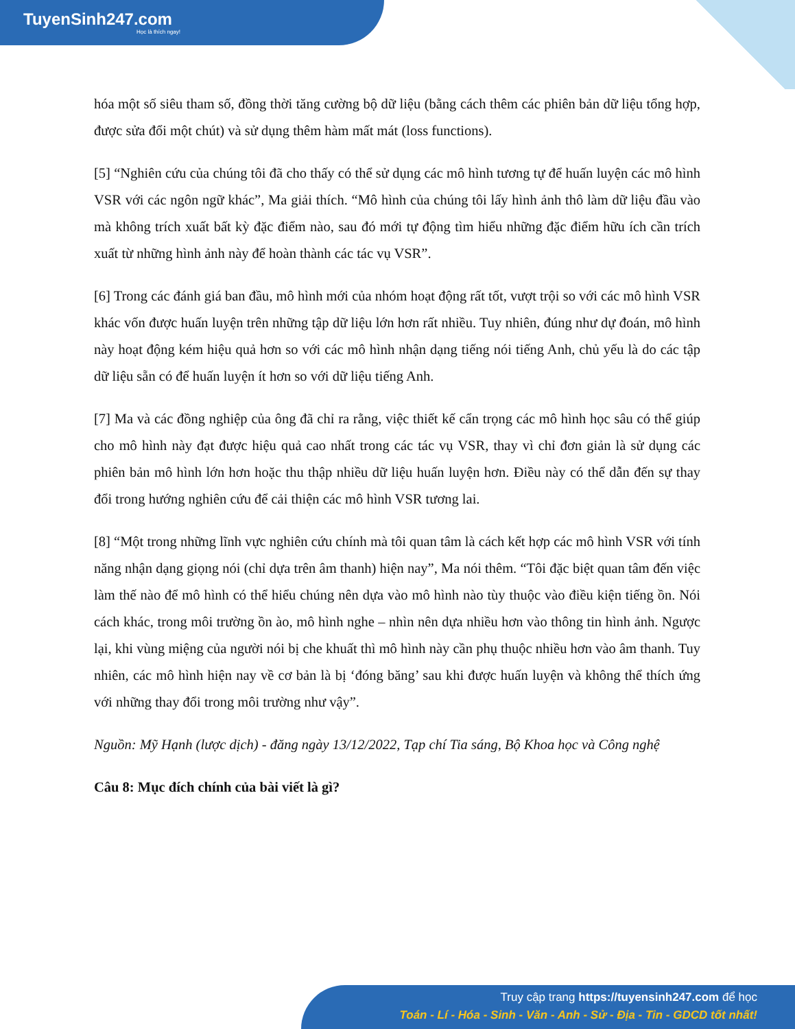TuyenSinh247.com
Học là thích ngay!
hóa một số siêu tham số, đồng thời tăng cường bộ dữ liệu (bằng cách thêm các phiên bản dữ liệu tổng hợp, được sửa đổi một chút) và sử dụng thêm hàm mất mát (loss functions).
[5] “Nghiên cứu của chúng tôi đã cho thấy có thể sử dụng các mô hình tương tự để huấn luyện các mô hình VSR với các ngôn ngữ khác”, Ma giải thích. “Mô hình của chúng tôi lấy hình ảnh thô làm dữ liệu đầu vào mà không trích xuất bất kỳ đặc điểm nào, sau đó mới tự động tìm hiểu những đặc điểm hữu ích cần trích xuất từ những hình ảnh này để hoàn thành các tác vụ VSR”.
[6] Trong các đánh giá ban đầu, mô hình mới của nhóm hoạt động rất tốt, vượt trội so với các mô hình VSR khác vốn được huấn luyện trên những tập dữ liệu lớn hơn rất nhiều. Tuy nhiên, đúng như dự đoán, mô hình này hoạt động kém hiệu quả hơn so với các mô hình nhận dạng tiếng nói tiếng Anh, chủ yếu là do các tập dữ liệu sẵn có để huấn luyện ít hơn so với dữ liệu tiếng Anh.
[7] Ma và các đồng nghiệp của ông đã chỉ ra rằng, việc thiết kế cẩn trọng các mô hình học sâu có thể giúp cho mô hình này đạt được hiệu quả cao nhất trong các tác vụ VSR, thay vì chỉ đơn giản là sử dụng các phiên bản mô hình lớn hơn hoặc thu thập nhiều dữ liệu huấn luyện hơn. Điều này có thể dẫn đến sự thay đổi trong hướng nghiên cứu để cải thiện các mô hình VSR tương lai.
[8] “Một trong những lĩnh vực nghiên cứu chính mà tôi quan tâm là cách kết hợp các mô hình VSR với tính năng nhận dạng giọng nói (chỉ dựa trên âm thanh) hiện nay”, Ma nói thêm. “Tôi đặc biệt quan tâm đến việc làm thế nào để mô hình có thể hiểu chúng nên dựa vào mô hình nào tùy thuộc vào điều kiện tiếng ồn. Nói cách khác, trong môi trường ồn ào, mô hình nghe – nhìn nên dựa nhiều hơn vào thông tin hình ảnh. Ngược lại, khi vùng miệng của người nói bị che khuất thì mô hình này cần phụ thuộc nhiều hơn vào âm thanh. Tuy nhiên, các mô hình hiện nay về cơ bản là bị ‘đóng băng’ sau khi được huấn luyện và không thể thích ứng với những thay đổi trong môi trường như vậy”.
Nguồn: Mỹ Hạnh (lược dịch) - đăng ngày 13/12/2022, Tạp chí Tia sáng, Bộ Khoa học và Công nghệ
Câu 8: Mục đích chính của bài viết là gì?
Truy cập trang https://tuyensinh247.com để học
Toán - Lí - Hóa - Sinh - Văn - Anh - Sử - Địa - Tin - GDCD tốt nhất!